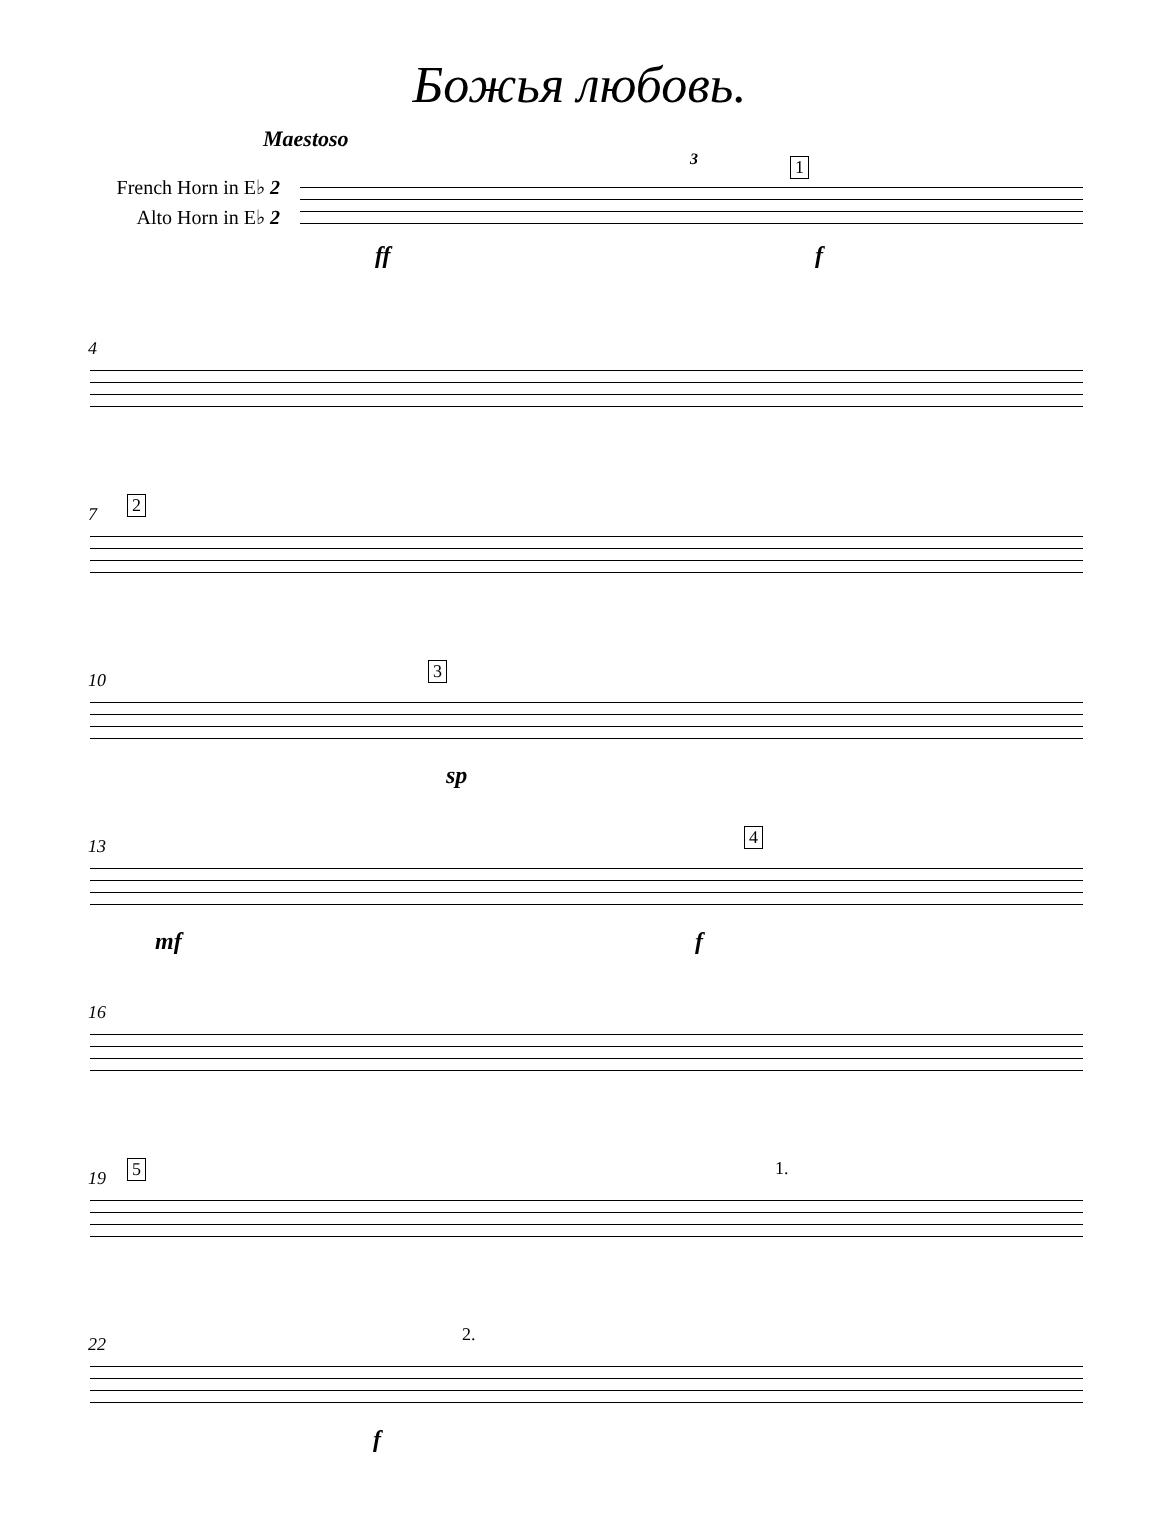Божья любовь.
Maestoso
French Horn in E♭ 2
Alto Horn in E♭ 2
1 3
ff f
4
7 2
10 3
sp
13 4
mf f
16
19 5 1.
22 2.
f